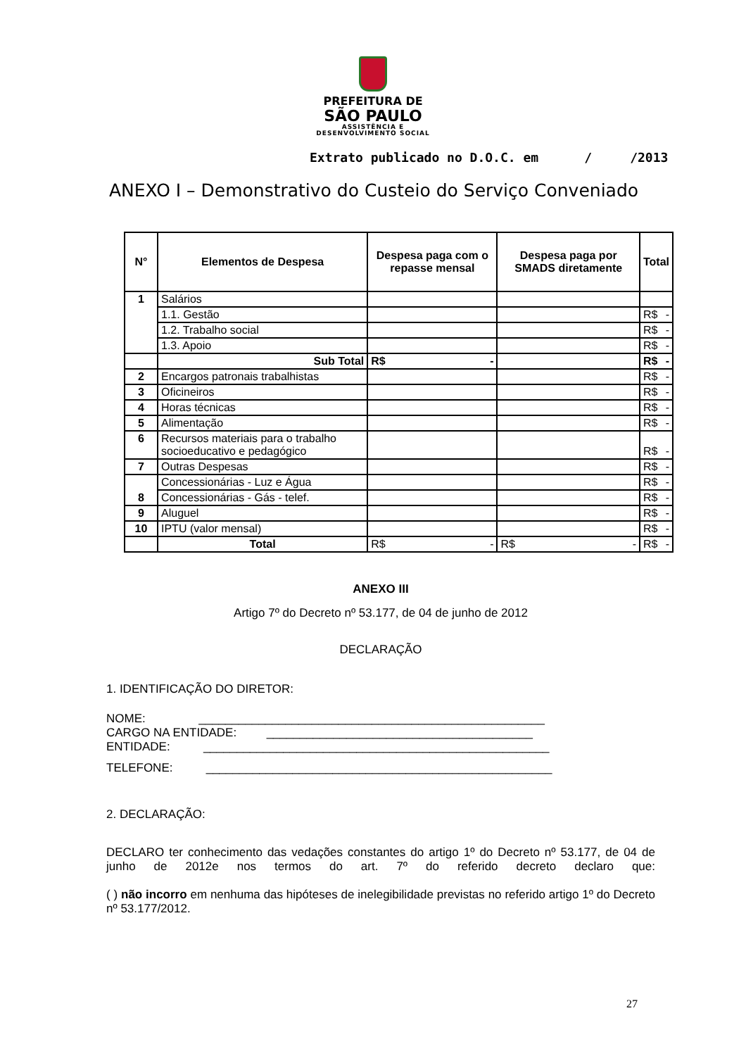PREFEITURA DE
SÃO PAULO
ASSISTÊNCIA E
DESENVOLVIMENTO SOCIAL
Extrato publicado no D.O.C. em / /2013
ANEXO I – Demonstrativo do Custeio do Serviço Conveniado
| N° | Elementos de Despesa | Despesa paga com o repasse mensal | Despesa paga por SMADS diretamente | Total |
| --- | --- | --- | --- | --- |
| 1 | Salários | | | |
| | 1.1. Gestão | | | R$ - |
| | 1.2. Trabalho social | | | R$ - |
| | 1.3. Apoio | | | R$ - |
| | Sub Total | R$ - | | R$ - |
| 2 | Encargos patronais trabalhistas | | | R$ - |
| 3 | Oficineiros | | | R$ - |
| 4 | Horas técnicas | | | R$ - |
| 5 | Alimentação | | | R$ - |
| 6 | Recursos materiais para o trabalho socioeducativo e pedagógico | | | R$ - |
| 7 | Outras Despesas | | | R$ - |
| 8 | Concessionárias - Luz e Água | | | R$ - |
| | Concessionárias - Gás - telef. | | | R$ - |
| 9 | Aluguel | | | R$ - |
| 10 | IPTU (valor mensal) | | | R$ - |
| | Total | R$ - | R$ - | R$ - |
ANEXO III
Artigo 7º do Decreto nº 53.177, de 04 de junho de 2012
DECLARAÇÃO
1. IDENTIFICAÇÃO DO DIRETOR:
NOME: ____________________________________________________
CARGO NA ENTIDADE: ________________________________________
ENTIDADE: ____________________________________________________
TELEFONE: ____________________________________________________
2. DECLARAÇÃO:
DECLARO ter conhecimento das vedações constantes do artigo 1º do Decreto nº 53.177, de 04 de junho de 2012e nos termos do art. 7º do referido decreto declaro que:
( ) não incorro em nenhuma das hipóteses de inelegibilidade previstas no referido artigo 1º do Decreto nº 53.177/2012.
27